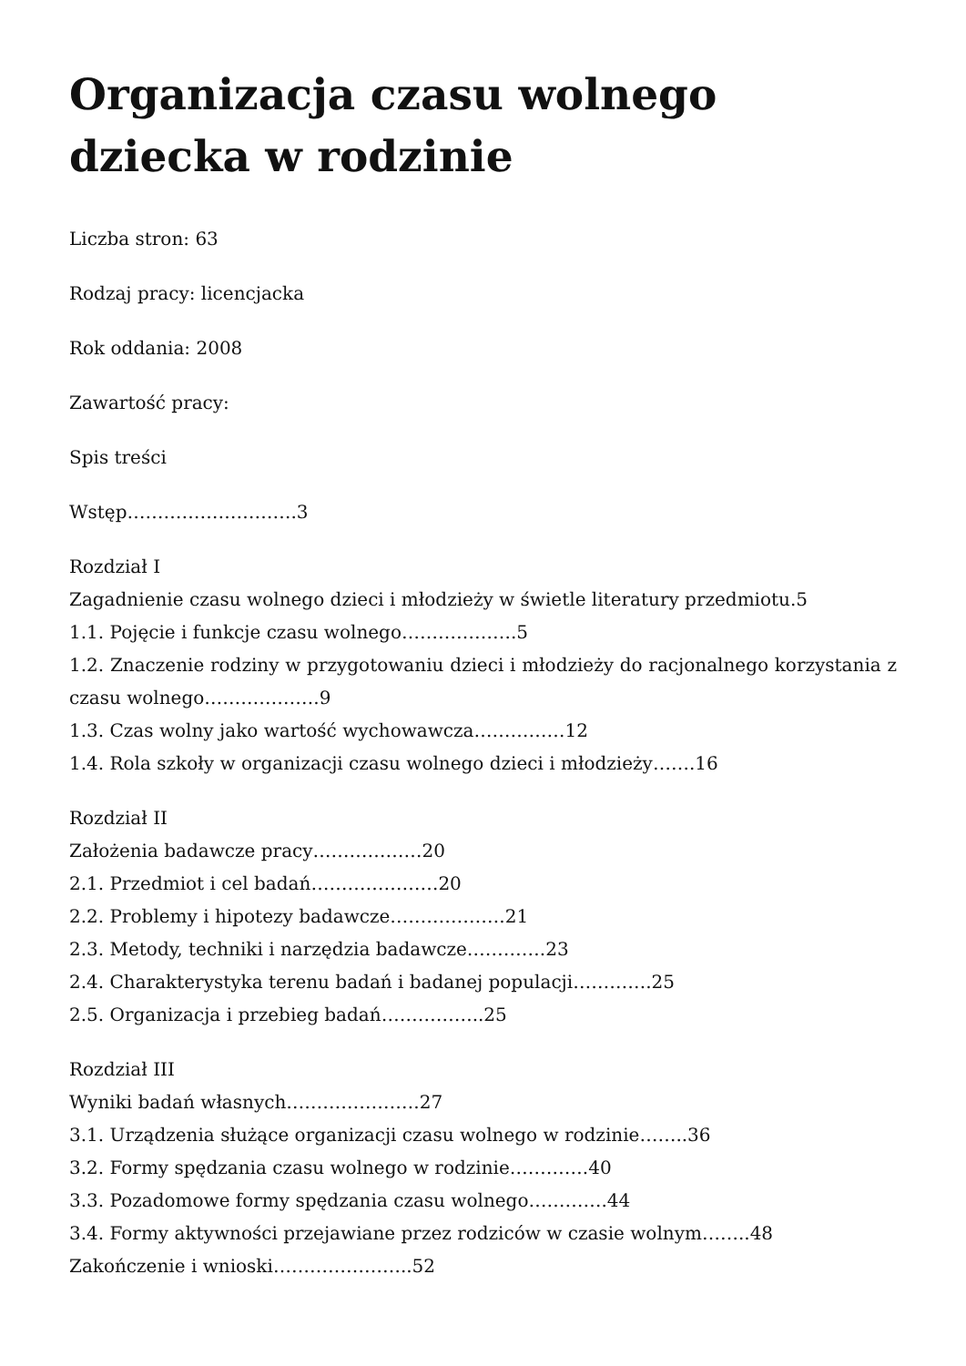Organizacja czasu wolnego dziecka w rodzinie
Liczba stron: 63
Rodzaj pracy: licencjacka
Rok oddania: 2008
Zawartość pracy:
Spis treści
Wstęp……………………….3
Rozdział I
Zagadnienie czasu wolnego dzieci i młodzieży w świetle literatury przedmiotu.5
1.1. Pojęcie i funkcje czasu wolnego……………….5
1.2. Znaczenie rodziny w przygotowaniu dzieci i młodzieży do racjonalnego korzystania z czasu wolnego……………….9
1.3. Czas wolny jako wartość wychowawcza……………12
1.4. Rola szkoły w organizacji czasu wolnego dzieci i młodzieży…….16
Rozdział II
Założenia badawcze pracy………………20
2.1. Przedmiot i cel badań…………………20
2.2. Problemy i hipotezy badawcze……………….21
2.3. Metody, techniki i narzędzia badawcze………….23
2.4. Charakterystyka terenu badań i badanej populacji………….25
2.5. Organizacja i przebieg badań……………..25
Rozdział III
Wyniki badań własnych………………….27
3.1. Urządzenia służące organizacji czasu wolnego w rodzinie……..36
3.2. Formy spędzania czasu wolnego w rodzinie………….40
3.3. Pozadomowe formy spędzania czasu wolnego………….44
3.4. Formy aktywności przejawiane przez rodziców w czasie wolnym……..48
Zakończenie i wnioski…………………..52